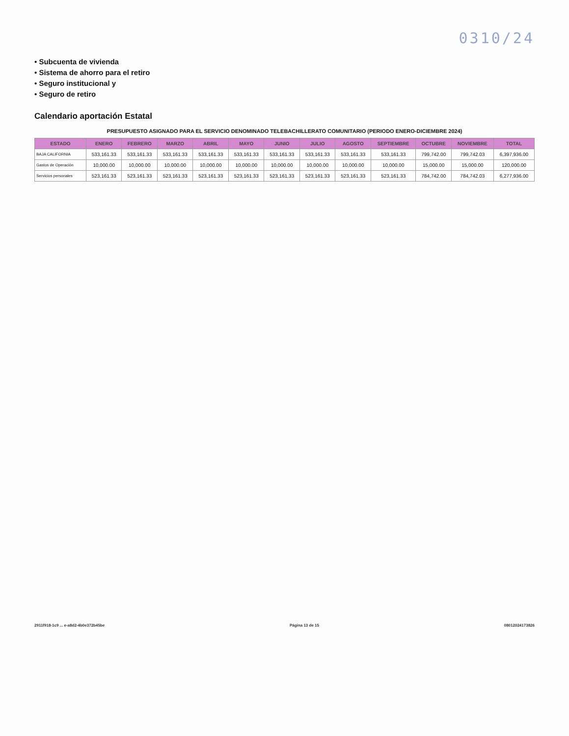0310/24
• Subcuenta de vivienda
• Sistema de ahorro para el retiro
• Seguro institucional y
• Seguro de retiro
Calendario aportación Estatal
PRESUPUESTO ASIGNADO PARA EL SERVICIO DENOMINADO TELEBACHILLERATO COMUNITARIO (PERIODO ENERO-DICIEMBRE 2024)
| ESTADO | ENERO | FEBRERO | MARZO | ABRIL | MAYO | JUNIO | JULIO | AGOSTO | SEPTIEMBRE | OCTUBRE | NOVIEMBRE | TOTAL |
| --- | --- | --- | --- | --- | --- | --- | --- | --- | --- | --- | --- | --- |
| BAJA CALIFORNIA | 533,161.33 | 533,161.33 | 533,161.33 | 533,161.33 | 533,161.33 | 533,161.33 | 533,161.33 | 533,161.33 | 533,161.33 | 799,742.00 | 799,742.03 | 6,397,936.00 |
| Gastos de Operación | 10,000.00 | 10,000.00 | 10,000.00 | 10,000.00 | 10,000.00 | 10,000.00 | 10,000.00 | 10,000.00 | 10,000.00 | 15,000.00 | 15,000.00 | 120,000.00 |
| Servicios personales | 523,161.33 | 523,161.33 | 523,161.33 | 523,161.33 | 523,161.33 | 523,161.33 | 523,161.33 | 523,161.33 | 523,161.33 | 784,742.00 | 784,742.03 | 6,277,936.00 |
2911f918-1c9 ... e-a8d2-4b0e372b45be Página 13 de 15 08012024173826